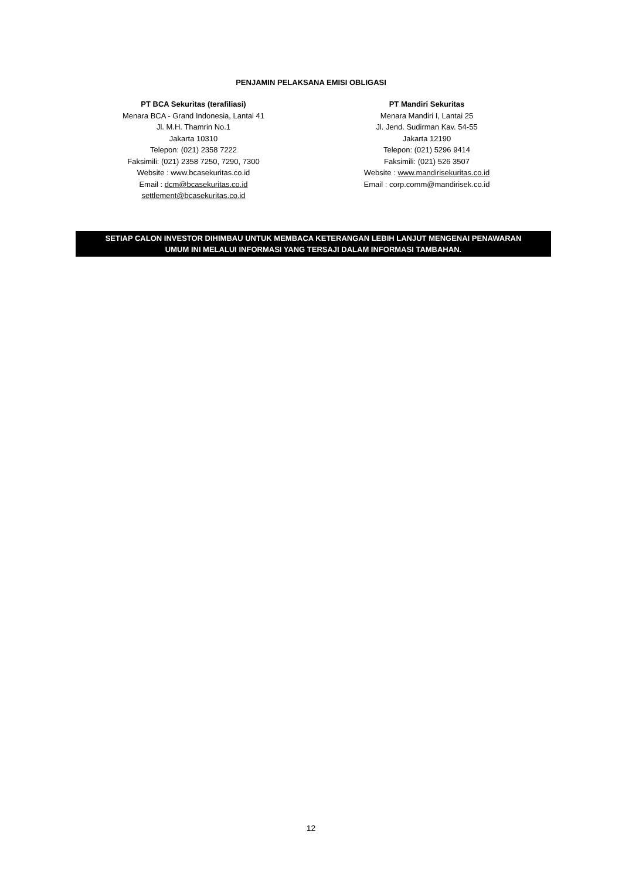PENJAMIN PELAKSANA EMISI OBLIGASI
PT BCA Sekuritas (terafiliasi)
Menara BCA - Grand Indonesia, Lantai 41
Jl. M.H. Thamrin No.1
Jakarta 10310
Telepon: (021) 2358 7222
Faksimili: (021) 2358 7250, 7290, 7300
Website : www.bcasekuritas.co.id
Email : dcm@bcasekuritas.co.id
settlement@bcasekuritas.co.id
PT Mandiri Sekuritas
Menara Mandiri I, Lantai 25
Jl. Jend. Sudirman Kav. 54-55
Jakarta 12190
Telepon: (021) 5296 9414
Faksimili: (021) 526 3507
Website : www.mandirisekuritas.co.id
Email : corp.comm@mandirisek.co.id
SETIAP CALON INVESTOR DIHIMBAU UNTUK MEMBACA KETERANGAN LEBIH LANJUT MENGENAI PENAWARAN
UMUM INI MELALUI INFORMASI YANG TERSAJI DALAM INFORMASI TAMBAHAN.
12